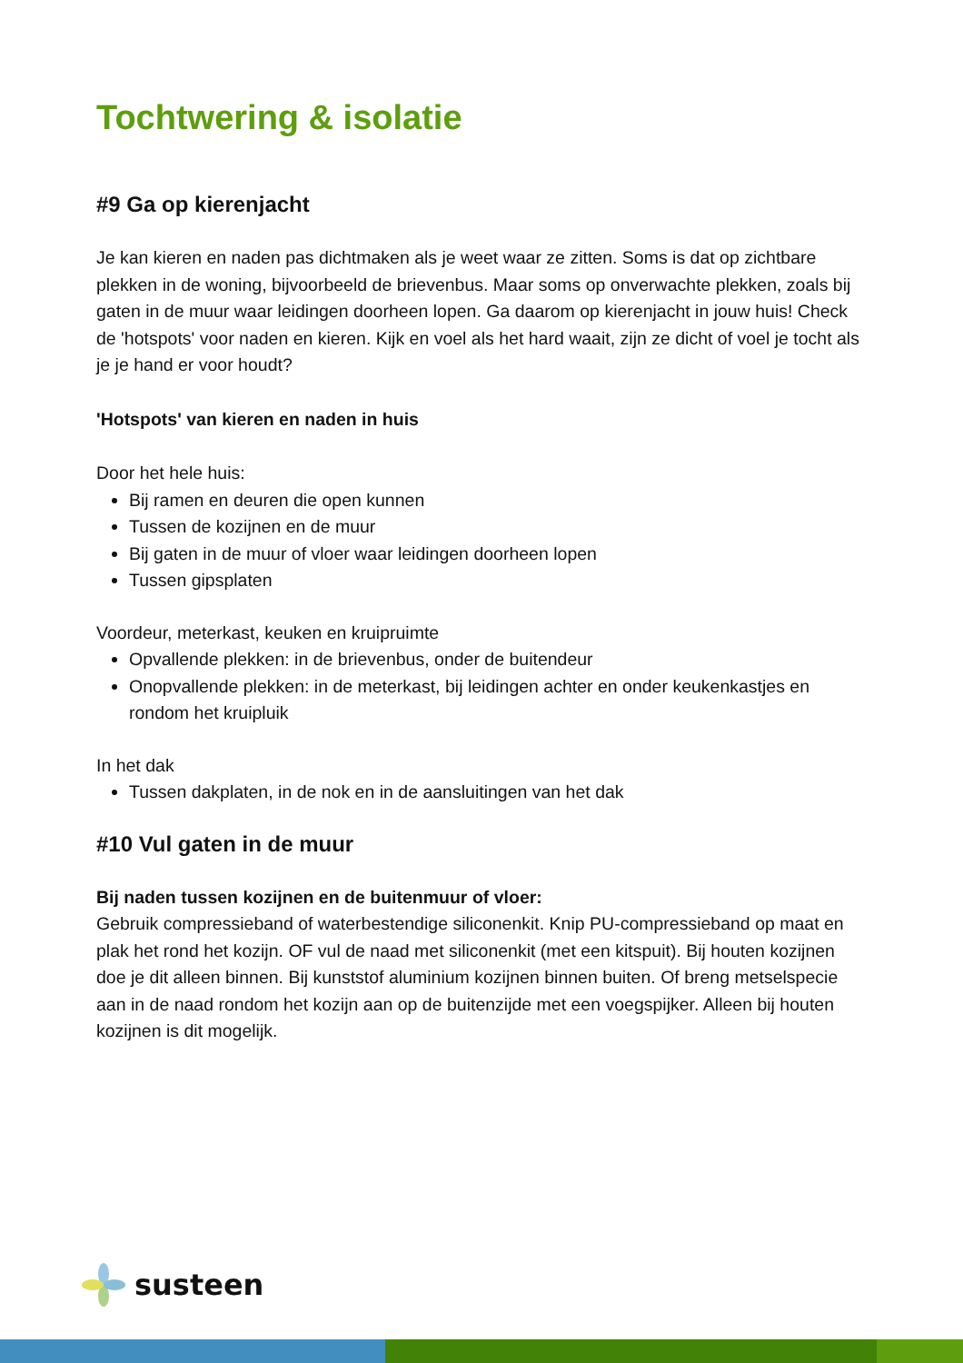Tochtwering & isolatie
#9 Ga op kierenjacht
Je kan kieren en naden pas dichtmaken als je weet waar ze zitten. Soms is dat op zichtbare plekken in de woning, bijvoorbeeld de brievenbus. Maar soms op onverwachte plekken, zoals bij gaten in de muur waar leidingen doorheen lopen. Ga daarom op kierenjacht in jouw huis! Check de 'hotspots' voor naden en kieren. Kijk en voel als het hard waait, zijn ze dicht of voel je tocht als je je hand er voor houdt?
'Hotspots' van kieren en naden in huis
Door het hele huis:
Bij ramen en deuren die open kunnen
Tussen de kozijnen en de muur
Bij gaten in de muur of vloer waar leidingen doorheen lopen
Tussen gipsplaten
Voordeur, meterkast, keuken en kruipruimte
Opvallende plekken: in de brievenbus, onder de buitendeur
Onopvallende plekken: in de meterkast, bij leidingen achter en onder keukenkastjes en rondom het kruipluik
In het dak
Tussen dakplaten, in de nok en in de aansluitingen van het dak
#10 Vul gaten in de muur
Bij naden tussen kozijnen en de buitenmuur of vloer:
Gebruik compressieband of waterbestendige siliconenkit. Knip PU-compressieband op maat en plak het rond het kozijn. OF vul de naad met siliconenkit (met een kitspuit). Bij houten kozijnen doe je dit alleen binnen. Bij kunststof aluminium kozijnen binnen buiten. Of breng metselspecie aan in de naad rondom het kozijn aan op de buitenzijde met een voegspijker. Alleen bij houten kozijnen is dit mogelijk.
susteen